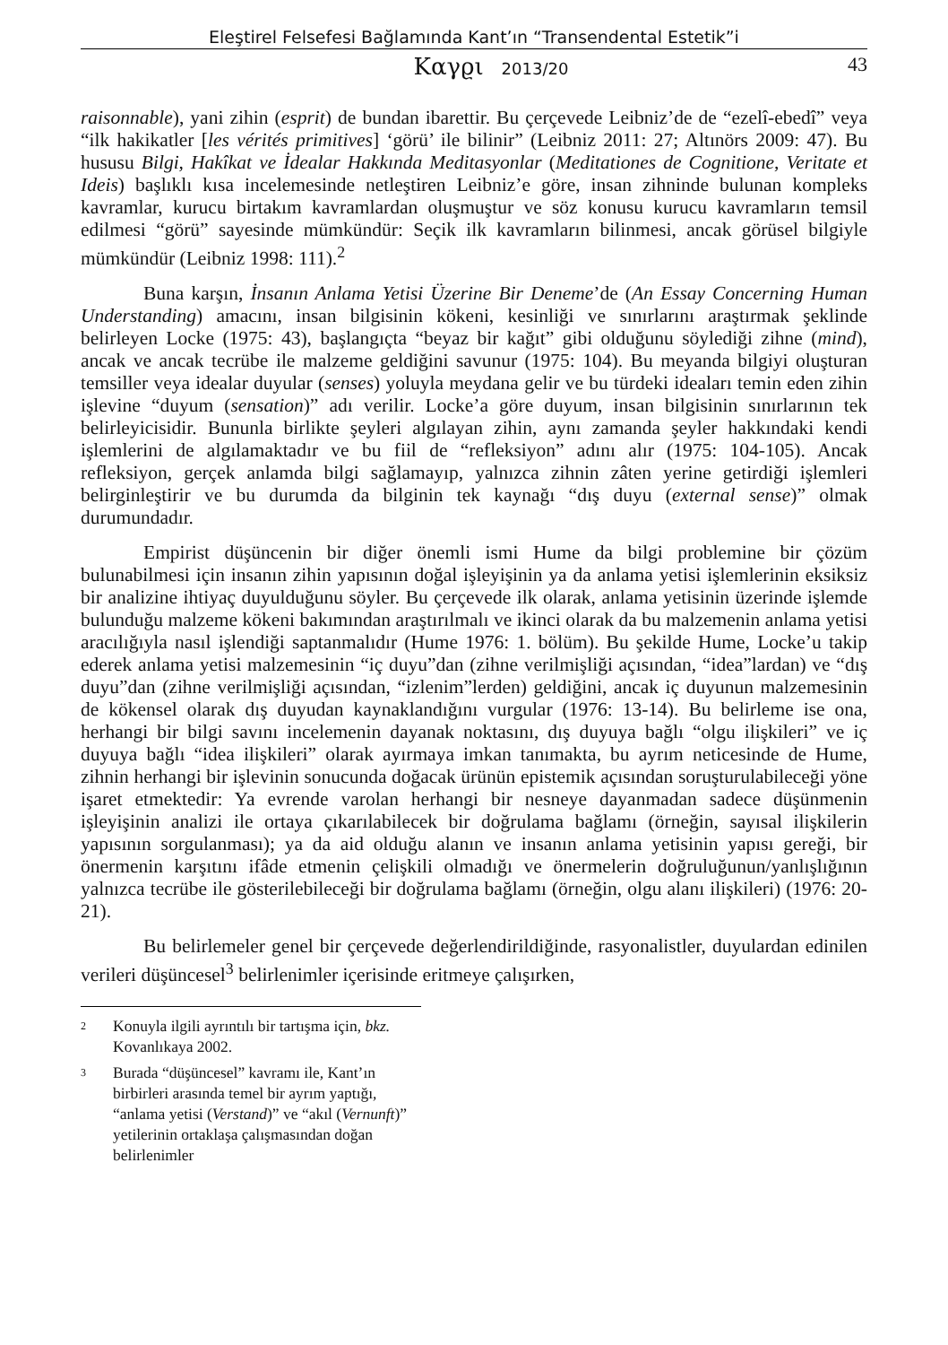Eleştirel Felsefesi Bağlamında Kant’ın “Transendental Estetik”i
Καγϱι 2013/20
43
raisonnable), yani zihin (esprit) de bundan ibarettir. Bu çerçevede Leibniz’de de “ezelî-ebedî” veya “ilk hakikatler [les vérités primitives] ‘görü’ ile bilinir” (Leibniz 2011: 27; Altınörs 2009: 47). Bu hususu Bilgi, Hakîkat ve İdealar Hakkında Meditasyonlar (Meditationes de Cognitione, Veritate et Ideis) başlıklı kısa incelemesinde netleştiren Leibniz’e göre, insan zihninde bulunan kompleks kavramlar, kurucu birtakım kavramlardan oluşmuştur ve söz konusu kurucu kavramların temsil edilmesi “görü” sayesinde mümkündür: Seçik ilk kavramların bilinmesi, ancak görüsel bilgiyle mümkündür (Leibniz 1998: 111).<sup>2</sup>
Buna karşın, İnsanın Anlama Yetisi Üzerine Bir Deneme’de (An Essay Concerning Human Understanding) amacını, insan bilgisinin kökeni, kesinliği ve sınırlarını araştırmak şeklinde belirleyen Locke (1975: 43), başlangıçta “beyaz bir kağıt” gibi olduğunu söylediği zihne (mind), ancak ve ancak tecrübe ile malzeme geldiğini savunur (1975: 104). Bu meyanda bilgiyi oluşturan temsiller veya idealar duyular (senses) yoluyla meydana gelir ve bu türdeki ideaları temin eden zihin işlevine “duyum (sensation)” adı verilir. Locke’a göre duyum, insan bilgisinin sınırlarının tek belirleyicisidir. Bununla birlikte şeyleri algılayan zihin, aynı zamanda şeyler hakkındaki kendi işlemlerini de algılamaktadır ve bu fiil de “refleksiyon” adını alır (1975: 104-105). Ancak refleksiyon, gerçek anlamda bilgi sağlamayıp, yalnızca zihnin zâten yerine getirdiği işlemleri belirginleştirir ve bu durumda da bilginin tek kaynağı “dış duyu (external sense)” olmak durumundadır.
Empirist düşüncenin bir diğer önemli ismi Hume da bilgi problemine bir çözüm bulunabilmesi için insanın zihin yapısının doğal işleyişinin ya da anlama yetisi işlemlerinin eksiksiz bir analizine ihtiyaç duyulduğunu söyler. Bu çerçevede ilk olarak, anlama yetisinin üzerinde işlemde bulunduğu malzeme kökeni bakımından araştırılmalı ve ikinci olarak da bu malzemenin anlama yetisi aracılığıyla nasıl işlendiği saptanmalıdır (Hume 1976: 1. bölüm). Bu şekilde Hume, Locke’u takip ederek anlama yetisi malzemesinin “iç duyu”dan (zihne verilmişliği açısından, “idea”lardan) ve “dış duyu”dan (zihne verilmişliği açısından, “izlenim”lerden) geldiğini, ancak iç duyunun malzemesinin de kökensel olarak dış duyudan kaynaklandığını vurgular (1976: 13-14). Bu belirleme ise ona, herhangi bir bilgi savını incelemenin dayanak noktasını, dış duyuya bağlı “olgu ilişkileri” ve iç duyuya bağlı “idea ilişkileri” olarak ayırmaya imkan tanımakta, bu ayrım neticesinde de Hume, zihnin herhangi bir işlevinin sonucunda doğacak ürünün epistemik açısından soruşturulabileceği yöne işaret etmektedir: Ya evrende varolan herhangi bir nesneye dayanmadan sadece düşünmenin işleyişinin analizi ile ortaya çıkarılabilecek bir doğrulama bağlamı (örneğin, sayısal ilişkilerin yapısının sorgulanması); ya da aid olduğu alanın ve insanın anlama yetisinin yapısı gereği, bir önermenin karşıtını ifâde etmenin çelişkili olmadığı ve önermelerin doğruluğunun/yanlışlığının yalnızca tecrübe ile gösterilebileceği bir doğrulama bağlamı (örneğin, olgu alanı ilişkileri) (1976: 20-21).
Bu belirlemeler genel bir çerçevede değerlendirildiğinde, rasyonalistler, duyulardan edinilen verileri düşüncesel<sup>3</sup> belirlenimler içerisinde eritmeye çalışırken,
<sup>2</sup> Konuyla ilgili ayrıntılı bir tartışma için, bkz. Kovanlıkaya 2002.
<sup>3</sup> Burada “düşüncesel” kavramı ile, Kant’ın birbirleri arasında temel bir ayrım yaptığı, “anlama yetisi (Verstand)” ve “akıl (Vernunft)” yetilerinin ortaklaşa çalışmasından doğan belirlenimler